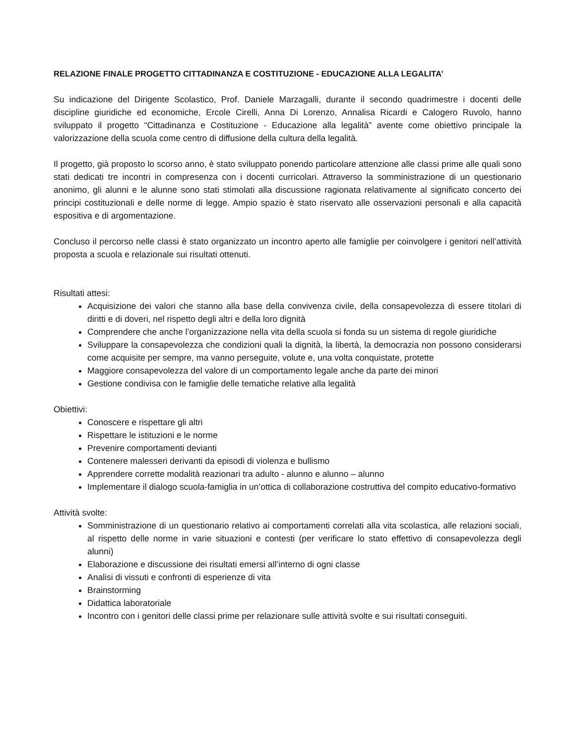RELAZIONE FINALE PROGETTO CITTADINANZA E COSTITUZIONE - EDUCAZIONE ALLA LEGALITA’
Su indicazione del Dirigente Scolastico, Prof. Daniele Marzagalli, durante il secondo quadrimestre i docenti delle discipline giuridiche ed economiche, Ercole Cirelli, Anna Di Lorenzo, Annalisa Ricardi e Calogero Ruvolo, hanno sviluppato il progetto “Cittadinanza e Costituzione - Educazione alla legalità” avente come obiettivo principale la valorizzazione della scuola come centro di diffusione della cultura della legalità.
Il progetto, già proposto lo scorso anno, è stato sviluppato ponendo particolare attenzione alle classi prime alle quali sono stati dedicati tre incontri in compresenza con i docenti curricolari. Attraverso la somministrazione di un questionario anonimo, gli alunni e le alunne sono stati stimolati alla discussione ragionata relativamente al significato concerto dei principi costituzionali e delle norme di legge. Ampio spazio è stato riservato alle osservazioni personali e alla capacità espositiva e di argomentazione.
Concluso il percorso nelle classi è stato organizzato un incontro aperto alle famiglie per coinvolgere i genitori nell’attività proposta a scuola e relazionale sui risultati ottenuti.
Risultati attesi:
Acquisizione dei valori che stanno alla base della convivenza civile, della consapevolezza di essere titolari di diritti e di doveri, nel rispetto degli altri e della loro dignità
Comprendere che anche l’organizzazione nella vita della scuola si fonda su un sistema di regole giuridiche
Sviluppare la consapevolezza che condizioni quali la dignità, la libertà, la democrazia non possono considerarsi come acquisite per sempre, ma vanno perseguite, volute e, una volta conquistate, protette
Maggiore consapevolezza del valore di un comportamento legale anche da parte dei minori
Gestione condivisa con le famiglie delle tematiche relative alla legalità
Obiettivi:
Conoscere e rispettare gli altri
Rispettare le istituzioni e le norme
Prevenire comportamenti devianti
Contenere malesseri derivanti da episodi di violenza e bullismo
Apprendere corrette modalità reazionari tra adulto - alunno e alunno – alunno
Implementare il dialogo scuola-famiglia in un’ottica di collaborazione costruttiva del compito educativo-formativo
Attività svolte:
Somministrazione di un questionario relativo ai comportamenti correlati alla vita scolastica, alle relazioni sociali, al rispetto delle norme in varie situazioni e contesti (per verificare lo stato effettivo di consapevolezza degli alunni)
Elaborazione e discussione dei risultati emersi all’interno di ogni classe
Analisi di vissuti e confronti di esperienze di vita
Brainstorming
Didattica laboratoriale
Incontro con i genitori delle classi prime per relazionare sulle attività svolte e sui risultati conseguiti.